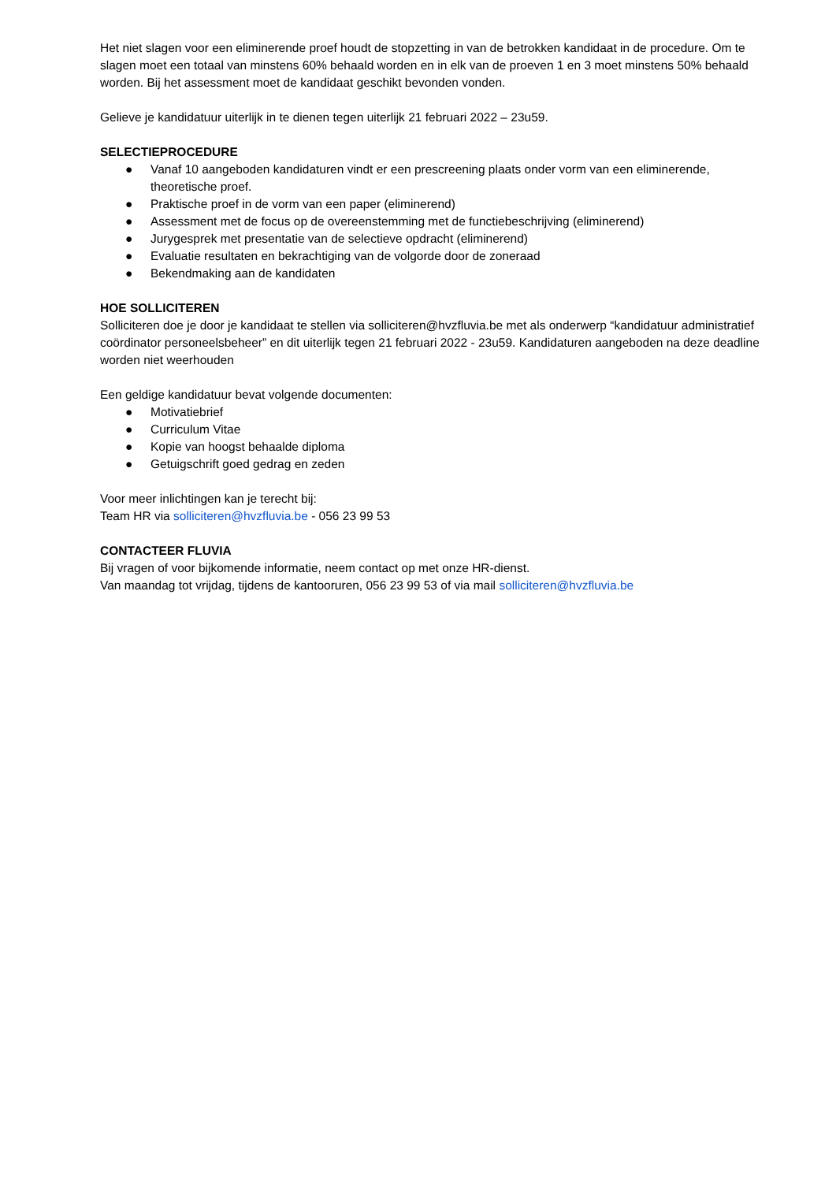Het niet slagen voor een eliminerende proef houdt de stopzetting in van de betrokken kandidaat in de procedure. Om te slagen moet een totaal van minstens 60% behaald worden en in elk van de proeven 1 en 3 moet minstens 50% behaald worden. Bij het assessment moet de kandidaat geschikt bevonden vonden.
Gelieve je kandidatuur uiterlijk in te dienen tegen uiterlijk 21 februari 2022 – 23u59.
SELECTIEPROCEDURE
● Vanaf 10 aangeboden kandidaturen vindt er een prescreening plaats onder vorm van een eliminerende, theoretische proef.
● Praktische proef in de vorm van een paper (eliminerend)
● Assessment met de focus op de overeenstemming met de functiebeschrijving (eliminerend)
● Jurygesprek met presentatie van de selectieve opdracht (eliminerend)
● Evaluatie resultaten en bekrachtiging van de volgorde door de zoneraad
● Bekendmaking aan de kandidaten
HOE SOLLICITEREN
Solliciteren doe je door je kandidaat te stellen via solliciteren@hvzfluvia.be met als onderwerp “kandidatuur administratief coördinator personeelsbeheer” en dit uiterlijk tegen 21 februari 2022 - 23u59. Kandidaturen aangeboden na deze deadline worden niet weerhouden
Een geldige kandidatuur bevat volgende documenten:
● Motivatiebrief
● Curriculum Vitae
● Kopie van hoogst behaalde diploma
● Getuigschrift goed gedrag en zeden
Voor meer inlichtingen kan je terecht bij:
Team HR via solliciteren@hvzfluvia.be - 056 23 99 53
CONTACTEER FLUVIA
Bij vragen of voor bijkomende informatie, neem contact op met onze HR-dienst.
Van maandag tot vrijdag, tijdens de kantooruren, 056 23 99 53 of via mail solliciteren@hvzfluvia.be